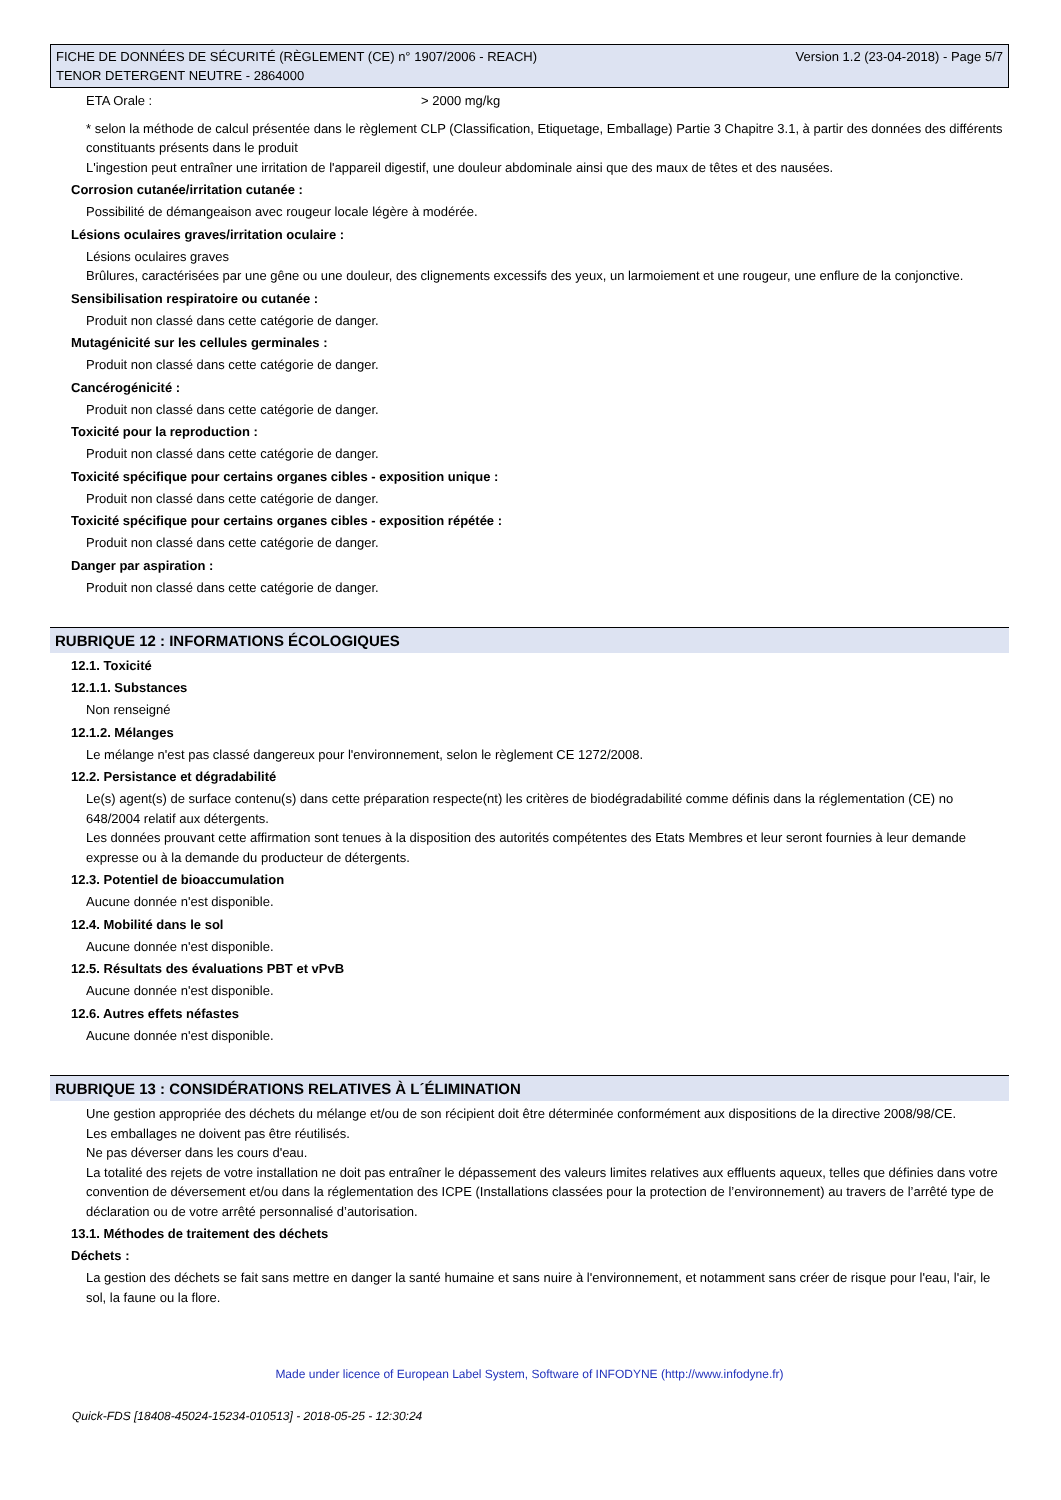FICHE DE DONNÉES DE SÉCURITÉ (RÈGLEMENT (CE) n° 1907/2006 - REACH)
TENOR DETERGENT NEUTRE - 2864000
Version 1.2 (23-04-2018) - Page 5/7
ETA Orale : > 2000 mg/kg
* selon la méthode de calcul présentée dans le règlement CLP (Classification, Etiquetage, Emballage) Partie 3 Chapitre 3.1, à partir des données des différents constituants présents dans le produit
L'ingestion peut entraîner une irritation de l'appareil digestif, une douleur abdominale ainsi que des maux de têtes et des nausées.
Corrosion cutanée/irritation cutanée :
Possibilité de démangeaison avec rougeur locale légère à modérée.
Lésions oculaires graves/irritation oculaire :
Lésions oculaires graves
Brûlures, caractérisées par une gêne ou une douleur, des clignements excessifs des yeux, un larmoiement et une rougeur, une enflure de la conjonctive.
Sensibilisation respiratoire ou cutanée :
Produit non classé dans cette catégorie de danger.
Mutagénicité sur les cellules germinales :
Produit non classé dans cette catégorie de danger.
Cancérogénicité :
Produit non classé dans cette catégorie de danger.
Toxicité pour la reproduction :
Produit non classé dans cette catégorie de danger.
Toxicité spécifique pour certains organes cibles - exposition unique :
Produit non classé dans cette catégorie de danger.
Toxicité spécifique pour certains organes cibles - exposition répétée :
Produit non classé dans cette catégorie de danger.
Danger par aspiration :
Produit non classé dans cette catégorie de danger.
RUBRIQUE 12 : INFORMATIONS ÉCOLOGIQUES
12.1. Toxicité
12.1.1. Substances
Non renseigné
12.1.2. Mélanges
Le mélange n'est pas classé dangereux pour l'environnement, selon le règlement CE 1272/2008.
12.2. Persistance et dégradabilité
Le(s) agent(s) de surface contenu(s) dans cette préparation respecte(nt) les critères de biodégradabilité comme définis dans la réglementation (CE) no 648/2004 relatif aux détergents.
Les données prouvant cette affirmation sont tenues à la disposition des autorités compétentes des Etats Membres et leur seront fournies à leur demande expresse ou à la demande du producteur de détergents.
12.3. Potentiel de bioaccumulation
Aucune donnée n'est disponible.
12.4. Mobilité dans le sol
Aucune donnée n'est disponible.
12.5. Résultats des évaluations PBT et vPvB
Aucune donnée n'est disponible.
12.6. Autres effets néfastes
Aucune donnée n'est disponible.
RUBRIQUE 13 : CONSIDÉRATIONS RELATIVES À L´ÉLIMINATION
Une gestion appropriée des déchets du mélange et/ou de son récipient doit être déterminée conformément aux dispositions de la directive 2008/98/CE.
Les emballages ne doivent pas être réutilisés.
Ne pas déverser dans les cours d'eau.
La totalité des rejets de votre installation ne doit pas entraîner le dépassement des valeurs limites relatives aux effluents aqueux, telles que définies dans votre convention de déversement et/ou dans la réglementation des ICPE (Installations classées pour la protection de l’environnement) au travers de l’arrêté type de déclaration ou de votre arrêté personnalisé d’autorisation.
13.1. Méthodes de traitement des déchets
Déchets :
La gestion des déchets se fait sans mettre en danger la santé humaine et sans nuire à l'environnement, et notamment sans créer de risque pour l'eau, l'air, le sol, la faune ou la flore.
Made under licence of European Label System, Software of INFODYNE (http://www.infodyne.fr)
Quick-FDS [18408-45024-15234-010513] - 2018-05-25 - 12:30:24